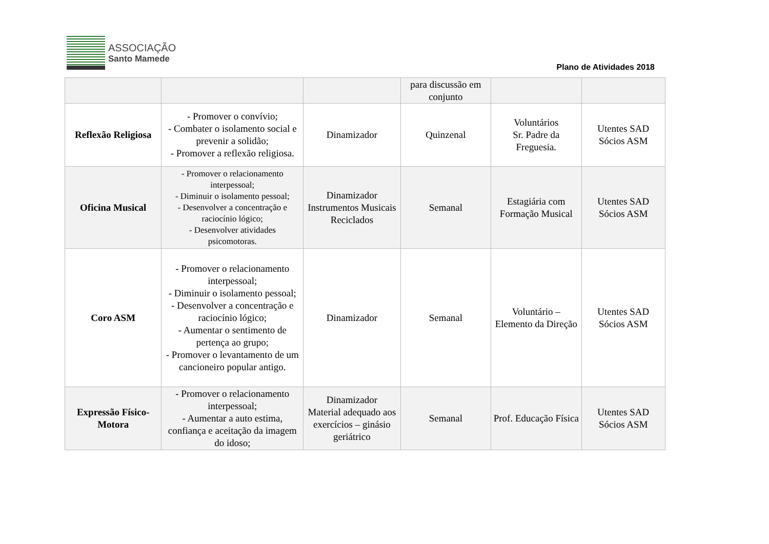ASSOCIAÇÃO
Santo Mamede
Plano de Atividades 2018
| | | | para discussão em conjunto | | |
| Reflexão Religiosa | - Promover o convívio; - Combater o isolamento social e prevenir a solidão; - Promover a reflexão religiosa. | Dinamizador | Quinzenal | Voluntários Sr. Padre da Freguesia. | Utentes SAD Sócios ASM |
| Oficina Musical | - Promover o relacionamento interpessoal; - Diminuir o isolamento pessoal; - Desenvolver a concentração e raciocínio lógico; - Desenvolver atividades psicomotoras. | Dinamizador Instrumentos Musicais Reciclados | Semanal | Estagiária com Formação Musical | Utentes SAD Sócios ASM |
| Coro ASM | - Promover o relacionamento interpessoal; - Diminuir o isolamento pessoal; - Desenvolver a concentração e raciocínio lógico; - Aumentar o sentimento de pertença ao grupo; - Promover o levantamento de um cancioneiro popular antigo. | Dinamizador | Semanal | Voluntário – Elemento da Direção | Utentes SAD Sócios ASM |
| Expressão Físico-Motora | - Promover o relacionamento interpessoal; - Aumentar a auto estima, confiança e aceitação da imagem do idoso; | Dinamizador Material adequado aos exercícios – ginásio geriátrico | Semanal | Prof. Educação Física | Utentes SAD Sócios ASM |